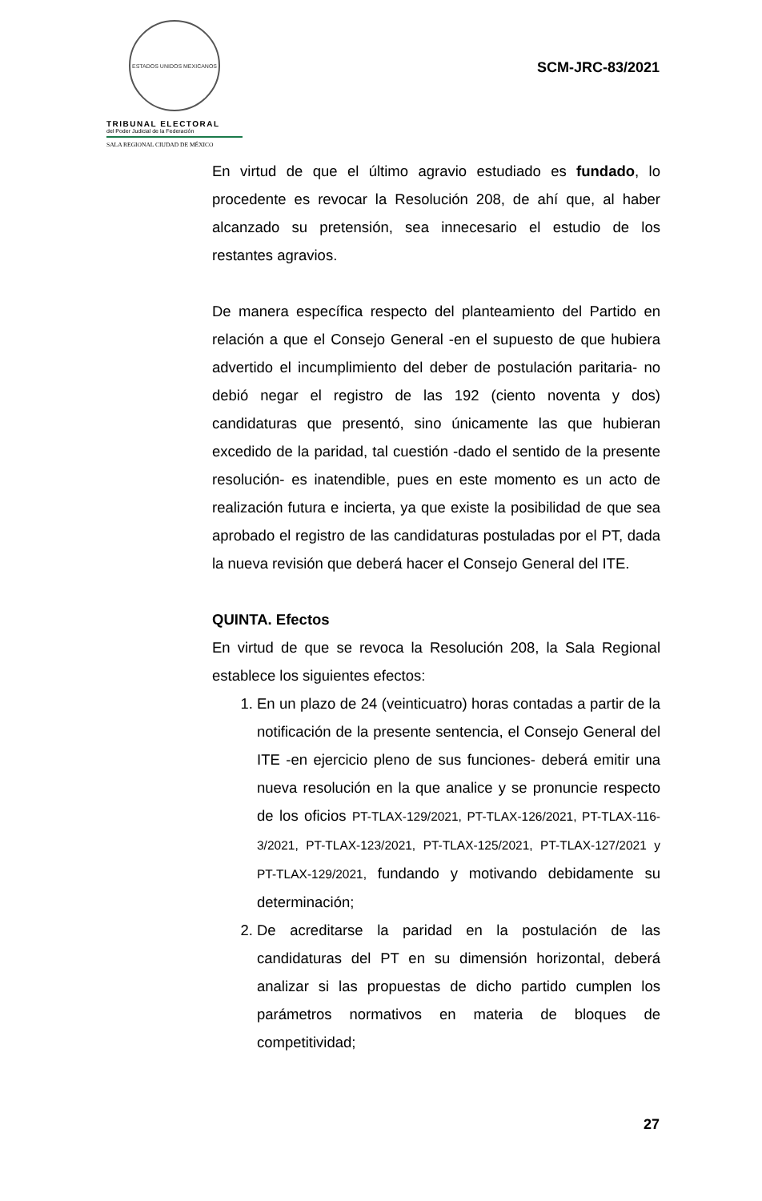ESTADOS UNIDOS MEXICANOS
TRIBUNAL ELECTORAL
del Poder Judicial de la Federación
SALA REGIONAL CIUDAD DE MÉXICO
SCM-JRC-83/2021
En virtud de que el último agravio estudiado es fundado, lo procedente es revocar la Resolución 208, de ahí que, al haber alcanzado su pretensión, sea innecesario el estudio de los restantes agravios.
De manera específica respecto del planteamiento del Partido en relación a que el Consejo General -en el supuesto de que hubiera advertido el incumplimiento del deber de postulación paritaria- no debió negar el registro de las 192 (ciento noventa y dos) candidaturas que presentó, sino únicamente las que hubieran excedido de la paridad, tal cuestión -dado el sentido de la presente resolución- es inatendible, pues en este momento es un acto de realización futura e incierta, ya que existe la posibilidad de que sea aprobado el registro de las candidaturas postuladas por el PT, dada la nueva revisión que deberá hacer el Consejo General del ITE.
QUINTA. Efectos
En virtud de que se revoca la Resolución 208, la Sala Regional establece los siguientes efectos:
1. En un plazo de 24 (veinticuatro) horas contadas a partir de la notificación de la presente sentencia, el Consejo General del ITE -en ejercicio pleno de sus funciones- deberá emitir una nueva resolución en la que analice y se pronuncie respecto de los oficios PT-TLAX-129/2021, PT-TLAX-126/2021, PT-TLAX-116-3/2021, PT-TLAX-123/2021, PT-TLAX-125/2021, PT-TLAX-127/2021 y PT-TLAX-129/2021, fundando y motivando debidamente su determinación;
2. De acreditarse la paridad en la postulación de las candidaturas del PT en su dimensión horizontal, deberá analizar si las propuestas de dicho partido cumplen los parámetros normativos en materia de bloques de competitividad;
27